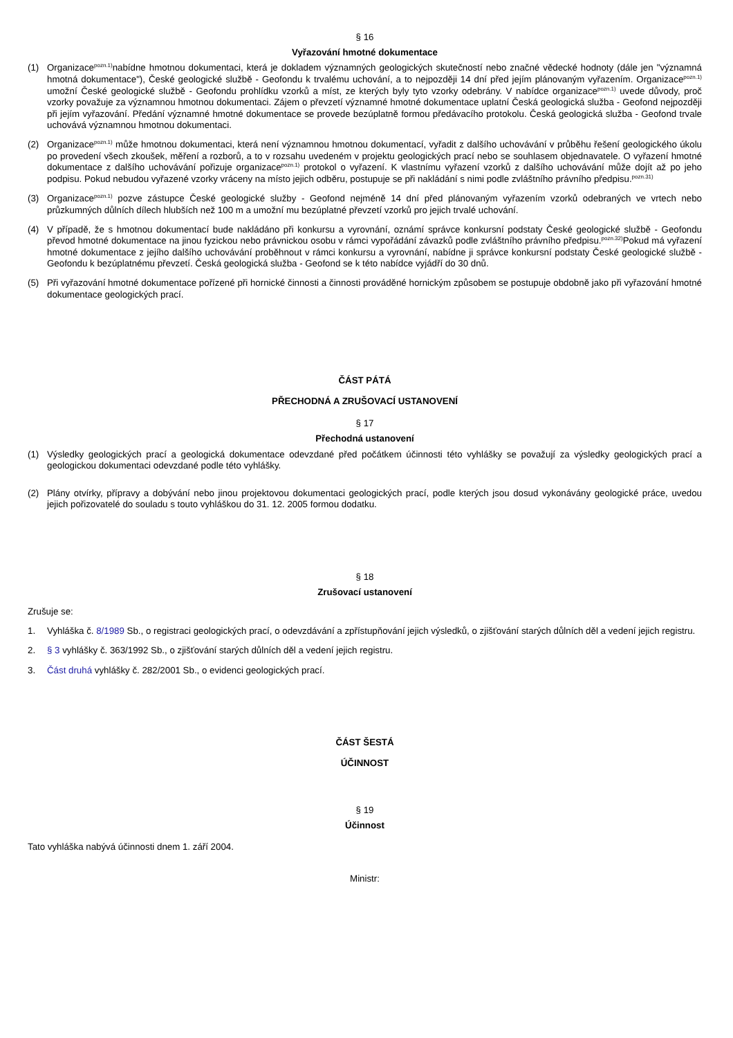§ 16
Vyřazování hmotné dokumentace
(1) Organizace<sup>pozn.1)</sup>nabídne hmotnou dokumentaci, která je dokladem významných geologických skutečností nebo značné vědecké hodnoty (dále jen "významná hmotná dokumentace"), České geologické službě - Geofondu k trvalému uchování, a to nejpozději 14 dní před jejím plánovaným vyřazením. Organizace<sup>pozn.1)</sup> umožní České geologické službě - Geofondu prohlídku vzorků a míst, ze kterých byly tyto vzorky odebrány. V nabídce organizace<sup>pozn.1)</sup> uvede důvody, proč vzorky považuje za významnou hmotnou dokumentaci. Zájem o převzetí významné hmotné dokumentace uplatní Česká geologická služba - Geofond nejpozději při jejím vyřazování. Předání významné hmotné dokumentace se provede bezúplatně formou předávacího protokolu. Česká geologická služba - Geofond trvale uchovává významnou hmotnou dokumentaci.
(2) Organizace<sup>pozn.1)</sup> může hmotnou dokumentaci, která není významnou hmotnou dokumentací, vyřadit z dalšího uchovávání v průběhu řešení geologického úkolu po provedení všech zkoušek, měření a rozborů, a to v rozsahu uvedeném v projektu geologických prací nebo se souhlasem objednavatele. O vyřazení hmotné dokumentace z dalšího uchovávání pořizuje organizace<sup>pozn.1)</sup> protokol o vyřazení. K vlastnímu vyřazení vzorků z dalšího uchovávání může dojít až po jeho podpisu. Pokud nebudou vyřazené vzorky vráceny na místo jejich odběru, postupuje se při nakládání s nimi podle zvláštního právního předpisu.<sup>pozn.31)</sup>
(3) Organizace<sup>pozn.1)</sup> pozve zástupce České geologické služby - Geofond nejméně 14 dní před plánovaným vyřazením vzorků odebraných ve vrtech nebo průzkumných důlních dílech hlubších než 100 m a umožní mu bezúplatné převzetí vzorků pro jejich trvalé uchování.
(4) V případě, že s hmotnou dokumentací bude nakládáno při konkursu a vyrovnání, oznámí správce konkursní podstaty České geologické službě - Geofondu převod hmotné dokumentace na jinou fyzickou nebo právnickou osobu v rámci vypořádání závazků podle zvláštního právního předpisu.<sup>pozn.32)</sup>Pokud má vyřazení hmotné dokumentace z jejího dalšího uchovávání proběhnout v rámci konkursu a vyrovnání, nabídne ji správce konkursní podstaty České geologické službě - Geofondu k bezúplatnému převzetí. Česká geologická služba - Geofond se k této nabídce vyjádří do 30 dnů.
(5) Při vyřazování hmotné dokumentace pořízené při hornické činnosti a činnosti prováděné hornickým způsobem se postupuje obdobně jako při vyřazování hmotné dokumentace geologických prací.
ČÁST PÁTÁ
PŘECHODNÁ A ZRUŠOVACÍ USTANOVENÍ
§ 17
Přechodná ustanovení
(1) Výsledky geologických prací a geologická dokumentace odevzdané před počátkem účinnosti této vyhlášky se považují za výsledky geologických prací a geologickou dokumentaci odevzdané podle této vyhlášky.
(2) Plány otvírky, přípravy a dobývání nebo jinou projektovou dokumentaci geologických prací, podle kterých jsou dosud vykonávány geologické práce, uvedou jejich pořizovatelé do souladu s touto vyhláškou do 31. 12. 2005 formou dodatku.
§ 18
Zrušovací ustanovení
Zrušuje se:
1. Vyhláška č. 8/1989 Sb., o registraci geologických prací, o odevzdávání a zpřístupňování jejich výsledků, o zjišťování starých důlních děl a vedení jejich registru.
2. § 3 vyhlášky č. 363/1992 Sb., o zjišťování starých důlních děl a vedení jejich registru.
3. Část druhá vyhlášky č. 282/2001 Sb., o evidenci geologických prací.
ČÁST ŠESTÁ
ÚČINNOST
§ 19
Účinnost
Tato vyhláška nabývá účinnosti dnem 1. září 2004.
Ministr: